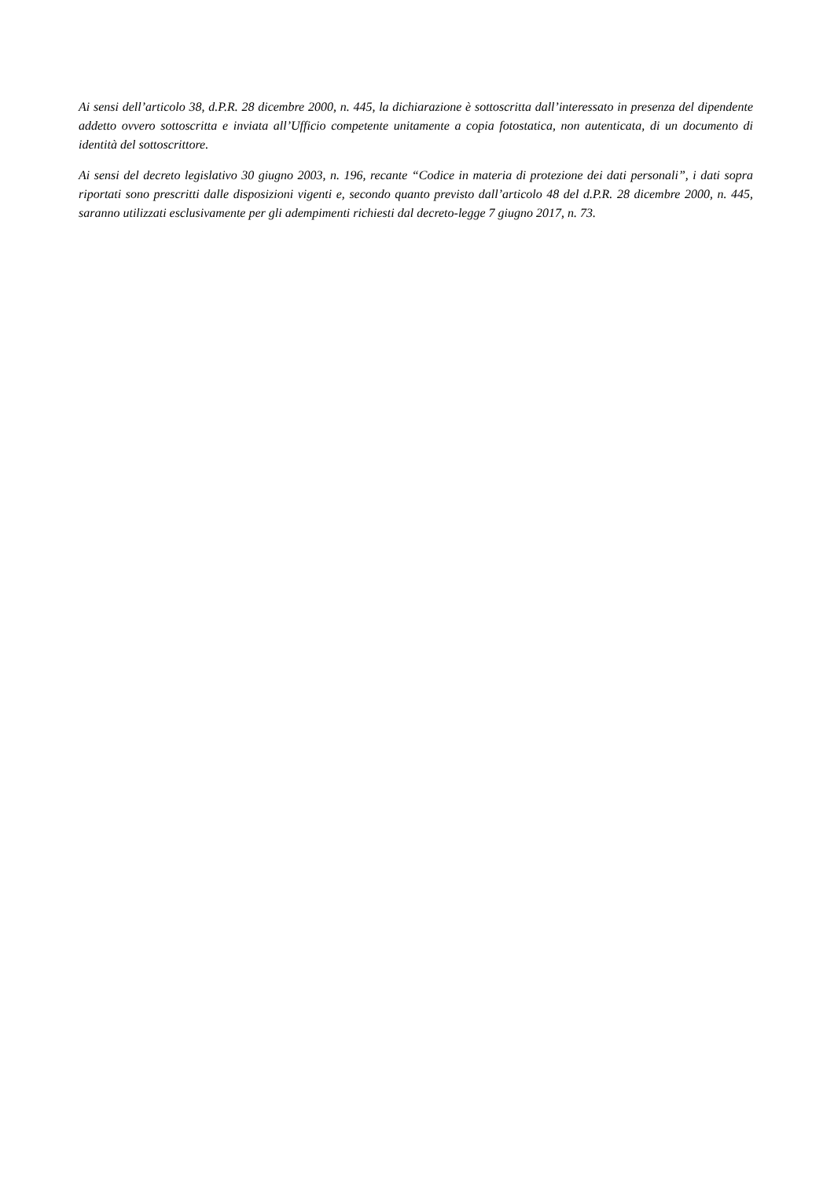Ai sensi dell’articolo 38, d.P.R. 28 dicembre 2000, n. 445, la dichiarazione è sottoscritta dall’interessato in presenza del dipendente addetto ovvero sottoscritta e inviata all’Ufficio competente unitamente a copia fotostatica, non autenticata, di un documento di identità del sottoscrittore.
Ai sensi del decreto legislativo 30 giugno 2003, n. 196, recante “Codice in materia di protezione dei dati personali”, i dati sopra riportati sono prescritti dalle disposizioni vigenti e, secondo quanto previsto dall’articolo 48 del d.P.R. 28 dicembre 2000, n. 445, saranno utilizzati esclusivamente per gli adempimenti richiesti dal decreto-legge 7 giugno 2017, n. 73.